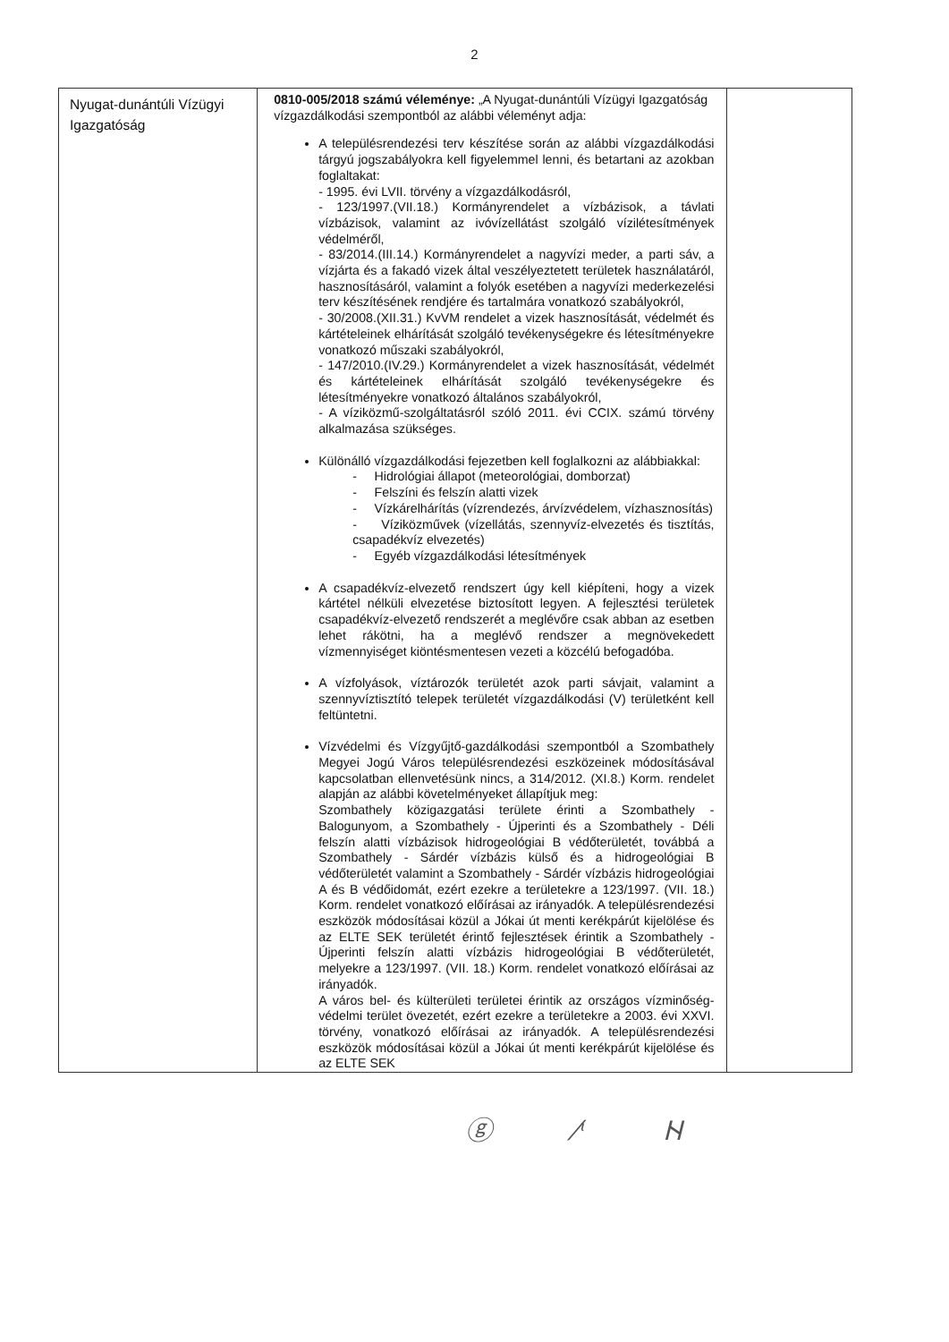2
| Nyugat-dunántúli Vízügyi Igazgatóság | 0810-005/2018 számú véleménye: „A Nyugat-dunántúli Vízügyi Igazgatóság vízgazdálkodási szempontból az alábbi véleményt adja: A településrendezési terv készítése során az alábbi vízgazdálkodási tárgyú jogszabályokra kell figyelemmel lenni, és betartani az azokban foglaltakat: - 1995. évi LVII. törvény a vízgazdálkodásról, - 123/1997.(VII.18.) Kormányrendelet a vízbázisok, a távlati vízbázisok, valamint az ivóvízellátást szolgáló vízilétesítmények védelméről, - 83/2014.(III.14.) Kormányrendelet a nagyvízi meder, a parti sáv, a vízjárta és a fakadó vizek által veszélyeztetett területek használatáról, hasznosításáról, valamint a folyók esetében a nagyvízi mederkezelési terv készítésének rendjére és tartalmára vonatkozó szabályokról, - 30/2008.(XII.31.) KvVM rendelet a vizek hasznosítását, védelmét és kártételeinek elhárítását szolgáló tevékenységekre és létesítményekre vonatkozó műszaki szabályokról, - 147/2010.(IV.29.) Kormányrendelet a vizek hasznosítását, védelmét és kártételeinek elhárítását szolgáló tevékenységekre és létesítményekre vonatkozó általános szabályokról, - A víziközmű-szolgáltatásról szóló 2011. évi CCIX. számú törvény alkalmazása szükséges. Különálló vízgazdálkodási fejezetben kell foglalkozni az alábbiakkal: - Hidrológiai állapot (meteorológiai, domborzat) - Felszíni és felszín alatti vizek - Vízkárelhárítás (vízrendezés, árvízvédelem, vízhasznosítás) - Víziközművek (vízellátás, szennyvíz-elvezetés és tisztítás, csapadékvíz elvezetés) - Egyéb vízgazdálkodási létesítmények A csapadékvíz-elvezető rendszert úgy kell kiépíteni, hogy a vizek kártétel nélküli elvezetése biztosított legyen. A fejlesztési területek csapadékvíz-elvezető rendszerét a meglévőre csak abban az esetben lehet rákötni, ha a meglévő rendszer a megnövekedett vízmennyiséget kiöntésmentesen vezeti a közcélú befogadóba. A vízfolyások, víztározók területét azok parti sávjait, valamint a szennyvíztisztító telepek területét vízgazdálkodási (V) területként kell feltüntetni. Vízvédelmi és Vízgyűjtő-gazdálkodási szempontból a Szombathely Megyei Jogú Város településrendezési eszközeinek módosításával kapcsolatban ellenvetésünk nincs, a 314/2012. (XI.8.) Korm. rendelet alapján az alábbi követelményeket állapítjuk meg: Szombathely közigazgatási területe érinti a Szombathely - Balogunyom, a Szombathely - Újperinti és a Szombathely - Déli felszín alatti vízbázisok hidrogeológiai B védőterületét, továbbá a Szombathely - Sárdér vízbázis külső és a hidrogeológiai B védőterületét valamint a Szombathely - Sárdér vízbázis hidrogeológiai A és B védőidomát, ezért ezekre a területekre a 123/1997. (VII. 18.) Korm. rendelet vonatkozó előírásai az irányadók. A településrendezési eszközök módosításai közül a Jókai út menti kerékpárút kijelölése és az ELTE SEK területét érintő fejlesztések érintik a Szombathely - Újperinti felszín alatti vízbázis hidrogeológiai B védőterületét, melyekre a 123/1997. (VII. 18.) Korm. rendelet vonatkozó előírásai az irányadók. A város bel- és külterületi területei érintik az országos vízminőség-védelmi terület övezetét, ezért ezekre a területekre a 2003. évi XXVI. törvény, vonatkozó előírásai az irányadók. A településrendezési eszközök módosításai közül a Jókai út menti kerékpárút kijelölése és az ELTE SEK | |
ⓖ ⁄ᶥ ᚺ